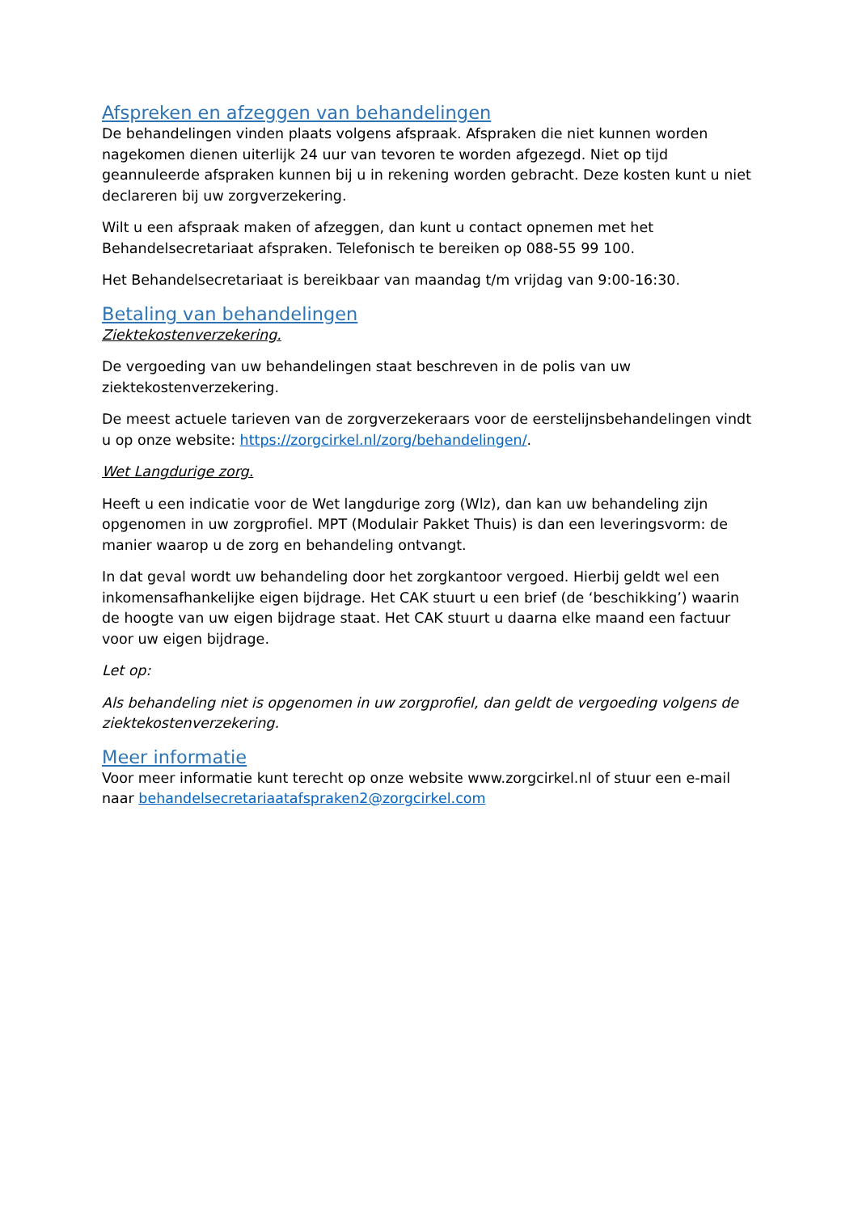Afspreken en afzeggen van behandelingen
De behandelingen vinden plaats volgens afspraak. Afspraken die niet kunnen worden nagekomen dienen uiterlijk 24 uur van tevoren te worden afgezegd. Niet op tijd geannuleerde afspraken kunnen bij u in rekening worden gebracht. Deze kosten kunt u niet declareren bij uw zorgverzekering.
Wilt u een afspraak maken of afzeggen, dan kunt u contact opnemen met het Behandelsecretariaat afspraken. Telefonisch te bereiken op 088-55 99 100.
Het Behandelsecretariaat is bereikbaar van maandag t/m vrijdag van 9:00-16:30.
Betaling van behandelingen
Ziektekostenverzekering.
De vergoeding van uw behandelingen staat beschreven in de polis van uw ziektekostenverzekering.
De meest actuele tarieven van de zorgverzekeraars voor de eerstelijnsbehandelingen vindt u op onze website: https://zorgcirkel.nl/zorg/behandelingen/.
Wet Langdurige zorg.
Heeft u een indicatie voor de Wet langdurige zorg (Wlz), dan kan uw behandeling zijn opgenomen in uw zorgprofiel. MPT (Modulair Pakket Thuis) is dan een leveringsvorm: de manier waarop u de zorg en behandeling ontvangt.
In dat geval wordt uw behandeling door het zorgkantoor vergoed. Hierbij geldt wel een inkomensafhankelijke eigen bijdrage. Het CAK stuurt u een brief (de ‘beschikking’) waarin de hoogte van uw eigen bijdrage staat. Het CAK stuurt u daarna elke maand een factuur voor uw eigen bijdrage.
Let op:
Als behandeling niet is opgenomen in uw zorgprofiel, dan geldt de vergoeding volgens de ziektekostenverzekering.
Meer informatie
Voor meer informatie kunt terecht op onze website www.zorgcirkel.nl of stuur een e-mail naar behandelsecretariaatafspraken2@zorgcirkel.com